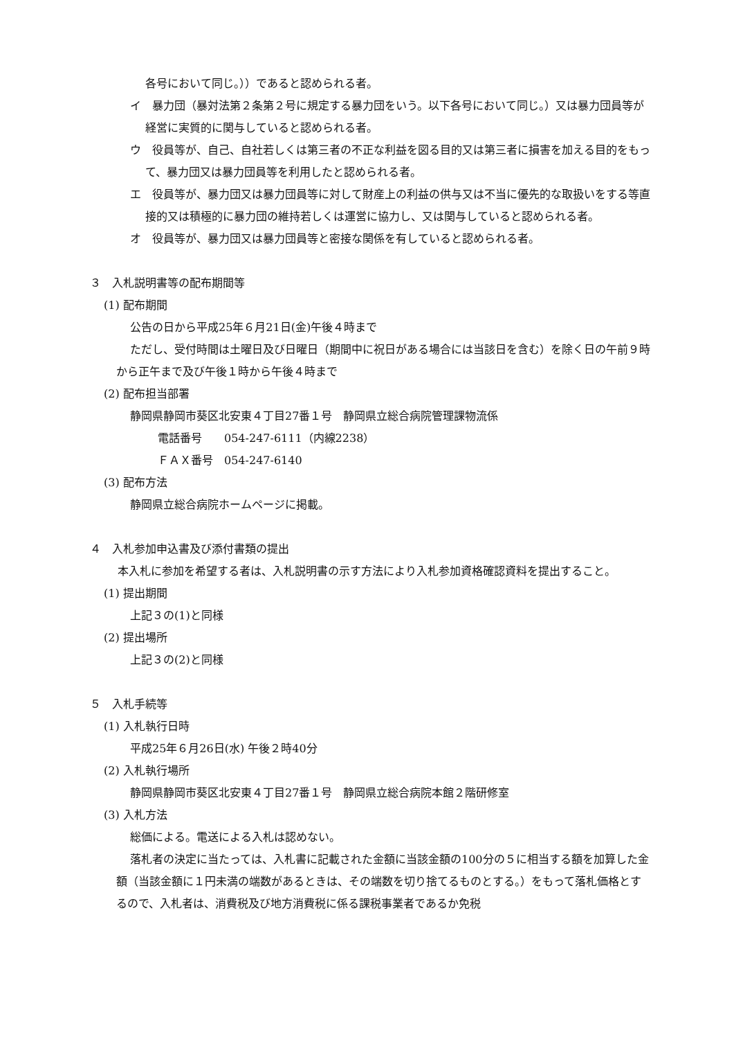各号において同じ。））であると認められる者。
イ　暴力団（暴対法第２条第２号に規定する暴力団をいう。以下各号において同じ。）又は暴力団員等が経営に実質的に関与していると認められる者。
ウ　役員等が、自己、自社若しくは第三者の不正な利益を図る目的又は第三者に損害を加える目的をもって、暴力団又は暴力団員等を利用したと認められる者。
エ　役員等が、暴力団又は暴力団員等に対して財産上の利益の供与又は不当に優先的な取扱いをする等直接的又は積極的に暴力団の維持若しくは運営に協力し、又は関与していると認められる者。
オ　役員等が、暴力団又は暴力団員等と密接な関係を有していると認められる者。
３　入札説明書等の配布期間等
(1) 配布期間
公告の日から平成25年６月21日(金)午後４時まで
ただし、受付時間は土曜日及び日曜日（期間中に祝日がある場合には当該日を含む）を除く日の午前９時から正午まで及び午後１時から午後４時まで
(2) 配布担当部署
静岡県静岡市葵区北安東４丁目27番１号　静岡県立総合病院管理課物流係
電話番号　　054-247-6111（内線2238）
ＦＡＸ番号　054-247-6140
(3) 配布方法
静岡県立総合病院ホームページに掲載。
４　入札参加申込書及び添付書類の提出
本入札に参加を希望する者は、入札説明書の示す方法により入札参加資格確認資料を提出すること。
(1) 提出期間
上記３の(1)と同様
(2) 提出場所
上記３の(2)と同様
５　入札手続等
(1) 入札執行日時
平成25年６月26日(水) 午後２時40分
(2) 入札執行場所
静岡県静岡市葵区北安東４丁目27番１号　静岡県立総合病院本館２階研修室
(3) 入札方法
総価による。電送による入札は認めない。
落札者の決定に当たっては、入札書に記載された金額に当該金額の100分の５に相当する額を加算した金額（当該金額に１円未満の端数があるときは、その端数を切り捨てるものとする。）をもって落札価格とするので、入札者は、消費税及び地方消費税に係る課税事業者であるか免税